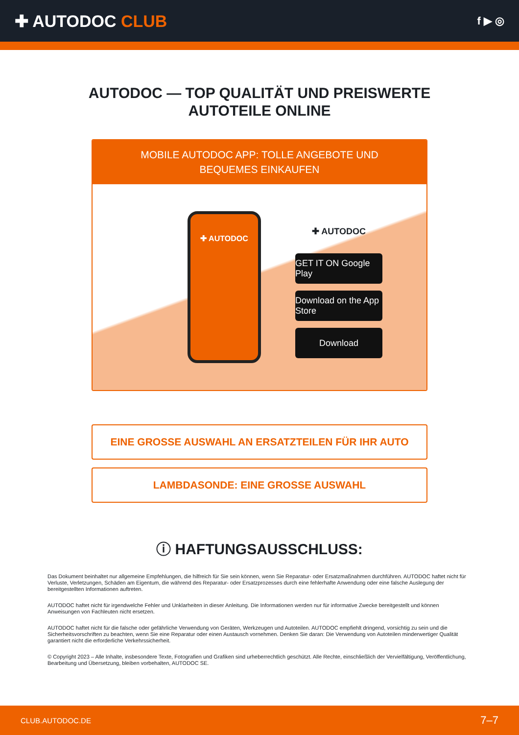✚ AUTODOC CLUB
f ▶ ◎
AUTODOC — TOP QUALITÄT UND PREISWERTE
AUTOTEILE ONLINE
MOBILE AUTODOC APP: TOLLE ANGEBOTE UND BEQUEMES EINKAUFEN
✚ AUTODOC
✚ AUTODOC
GET IT ON Google Play
Download on the App Store
Download
EINE GROSSE AUSWAHL AN ERSATZTEILEN FÜR IHR AUTO
LAMBDASONDE: EINE GROSSE AUSWAHL
ⓘ HAFTUNGSAUSSCHLUSS:
Das Dokument beinhaltet nur allgemeine Empfehlungen, die hilfreich für Sie sein können, wenn Sie Reparatur- oder Ersatzmaßnahmen durchführen. AUTODOC haftet nicht für Verluste, Verletzungen, Schäden am Eigentum, die während des Reparatur- oder Ersatzprozesses durch eine fehlerhafte Anwendung oder eine falsche Auslegung der bereitgestellten Informationen auftreten.
AUTODOC haftet nicht für irgendwelche Fehler und Unklarheiten in dieser Anleitung. Die Informationen werden nur für informative Zwecke bereitgestellt und können Anweisungen von Fachleuten nicht ersetzen.
AUTODOC haftet nicht für die falsche oder gefährliche Verwendung von Geräten, Werkzeugen und Autoteilen. AUTODOC empfiehlt dringend, vorsichtig zu sein und die Sicherheitsvorschriften zu beachten, wenn Sie eine Reparatur oder einen Austausch vornehmen. Denken Sie daran: Die Verwendung von Autoteilen minderwertiger Qualität garantiert nicht die erforderliche Verkehrssicherheit.
© Copyright 2023 – Alle Inhalte, insbesondere Texte, Fotografien und Grafiken sind urheberrechtlich geschützt. Alle Rechte, einschließlich der Vervielfältigung, Veröffentlichung, Bearbeitung und Übersetzung, bleiben vorbehalten, AUTODOC SE.
CLUB.AUTODOC.DE 7–7